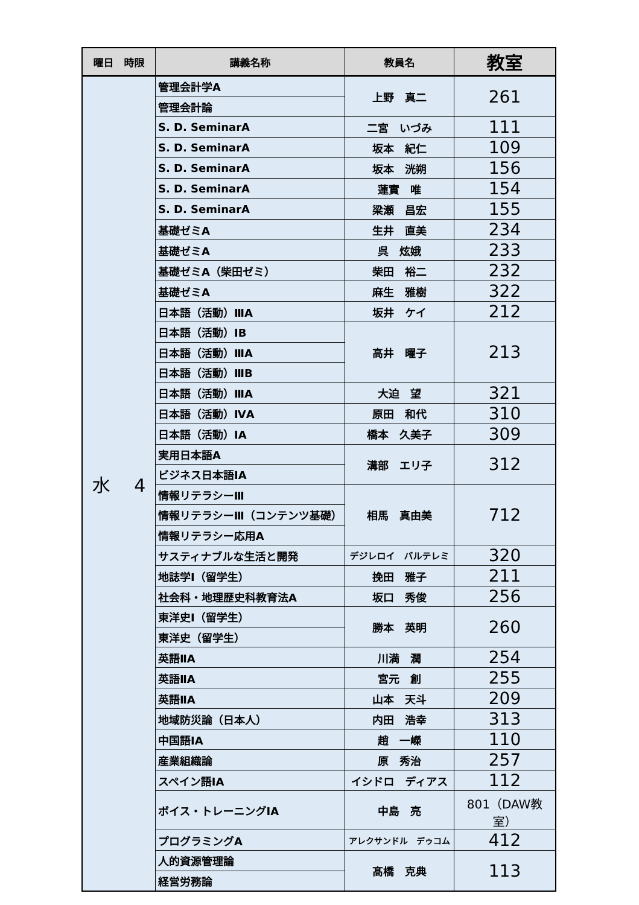| 曜日 時限 | 講義名称 | 教員名 | 教室 |
| --- | --- | --- | --- |
| 水 4 | 管理会計学A | 上野 真二 | 261 |
| | 管理会計論 | | |
| | S. D. SeminarA | 二宮 いづみ | 111 |
| | S. D. SeminarA | 坂本 紀仁 | 109 |
| | S. D. SeminarA | 坂本 洸朔 | 156 |
| | S. D. SeminarA | 蓮實 唯 | 154 |
| | S. D. SeminarA | 梁瀬 昌宏 | 155 |
| | 基礎ゼミA | 生井 直美 | 234 |
| | 基礎ゼミA | 呉 炫娥 | 233 |
| | 基礎ゼミA（柴田ゼミ） | 柴田 裕二 | 232 |
| | 基礎ゼミA | 麻生 雅樹 | 322 |
| | 日本語（活動）ⅢA | 坂井 ケイ | 212 |
| | 日本語（活動）ⅠB | 高井 曜子 | 213 |
| | 日本語（活動）ⅢA | | |
| | 日本語（活動）ⅢB | | |
| | 日本語（活動）ⅢA | 大迫 望 | 321 |
| | 日本語（活動）ⅣA | 原田 和代 | 310 |
| | 日本語（活動）ⅠA | 橋本 久美子 | 309 |
| | 実用日本語A | 溝部 エリ子 | 312 |
| | ビジネス日本語ⅠA | | |
| | 情報リテラシーⅢ | 相馬 真由美 | 712 |
| | 情報リテラシーⅢ（コンテンツ基礎） | | |
| | 情報リテラシー応用A | | |
| | サスティナブルな生活と開発 | デジレロイ バルテレミ | 320 |
| | 地誌学Ⅰ（留学生） | 挽田 雅子 | 211 |
| | 社会科・地理歴史科教育法A | 坂口 秀俊 | 256 |
| | 東洋史Ⅰ（留学生） | 勝本 英明 | 260 |
| | 東洋史（留学生） | | |
| | 英語ⅡA | 川満 潤 | 254 |
| | 英語ⅡA | 宮元 創 | 255 |
| | 英語ⅡA | 山本 天斗 | 209 |
| | 地域防災論（日本人） | 内田 浩幸 | 313 |
| | 中国語ⅠA | 趙 一嶸 | 110 |
| | 産業組織論 | 原 秀治 | 257 |
| | スペイン語ⅠA | イシドロ ディアス | 112 |
| | ボイス・トレーニングⅠA | 中島 亮 | 801（DAW教室） |
| | プログラミングA | アレクサンドル デゥコム | 412 |
| | 人的資源管理論 | 髙橋 克典 | 113 |
| | 経営労務論 | | |